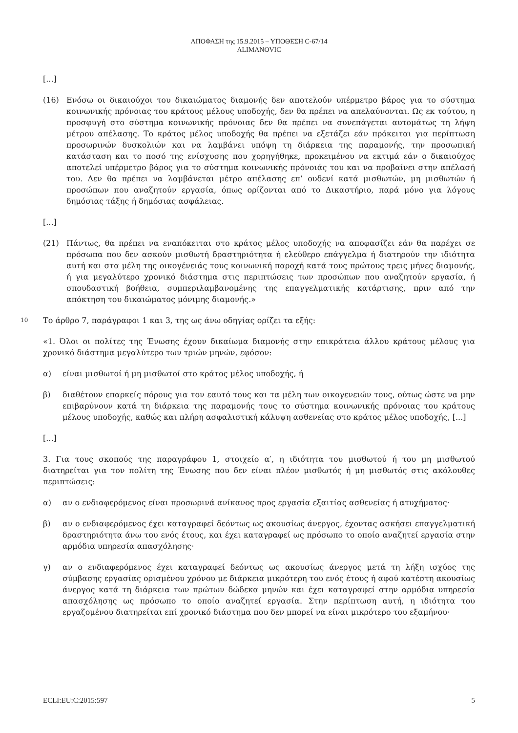ΑΠΟΦΑΣΗ της 15.9.2015 – ΥΠΟΘΕΣΗ C-67/14
ALIMANOVIC
[...]
(16) Ενόσω οι δικαιούχοι του δικαιώματος διαμονής δεν αποτελούν υπέρμετρο βάρος για το σύστημα κοινωνικής πρόνοιας του κράτους μέλους υποδοχής, δεν θα πρέπει να απελαύνονται. Ως εκ τούτου, η προσφυγή στο σύστημα κοινωνικής πρόνοιας δεν θα πρέπει να συνεπάγεται αυτομάτως τη λήψη μέτρου απέλασης. Το κράτος μέλος υποδοχής θα πρέπει να εξετάζει εάν πρόκειται για περίπτωση προσωρινών δυσκολιών και να λαμβάνει υπόψη τη διάρκεια της παραμονής, την προσωπική κατάσταση και το ποσό της ενίσχυσης που χορηγήθηκε, προκειμένου να εκτιμά εάν ο δικαιούχος αποτελεί υπέρμετρο βάρος για το σύστημα κοινωνικής πρόνοιάς του και να προβαίνει στην απέλασή του. Δεν θα πρέπει να λαμβάνεται μέτρο απέλασης επ’ ουδενί κατά μισθωτών, μη μισθωτών ή προσώπων που αναζητούν εργασία, όπως ορίζονται από το Δικαστήριο, παρά μόνο για λόγους δημόσιας τάξης ή δημόσιας ασφάλειας.
[...]
(21) Πάντως, θα πρέπει να εναπόκειται στο κράτος μέλος υποδοχής να αποφασίζει εάν θα παρέχει σε πρόσωπα που δεν ασκούν μισθωτή δραστηριότητα ή ελεύθερο επάγγελμα ή διατηρούν την ιδιότητα αυτή και στα μέλη της οικογένειάς τους κοινωνική παροχή κατά τους πρώτους τρεις μήνες διαμονής, ή για μεγαλύτερο χρονικό διάστημα στις περιπτώσεις των προσώπων που αναζητούν εργασία, ή σπουδαστική βοήθεια, συμπεριλαμβανομένης της επαγγελματικής κατάρτισης, πριν από την απόκτηση του δικαιώματος μόνιμης διαμονής.»
10
Το άρθρο 7, παράγραφοι 1 και 3, της ως άνω οδηγίας ορίζει τα εξής:
«1. Όλοι οι πολίτες της Ένωσης έχουν δικαίωμα διαμονής στην επικράτεια άλλου κράτους μέλους για χρονικό διάστημα μεγαλύτερο των τριών μηνών, εφόσον:
α) είναι μισθωτοί ή μη μισθωτοί στο κράτος μέλος υποδοχής, ή
β) διαθέτουν επαρκείς πόρους για τον εαυτό τους και τα μέλη των οικογενειών τους, ούτως ώστε να μην επιβαρύνουν κατά τη διάρκεια της παραμονής τους το σύστημα κοινωνικής πρόνοιας του κράτους μέλους υποδοχής, καθώς και πλήρη ασφαλιστική κάλυψη ασθενείας στο κράτος μέλος υποδοχής, [...]
[...]
3. Για τους σκοπούς της παραγράφου 1, στοιχείο α′, η ιδιότητα του μισθωτού ή του μη μισθωτού διατηρείται για τον πολίτη της Ένωσης που δεν είναι πλέον μισθωτός ή μη μισθωτός στις ακόλουθες περιπτώσεις:
α) αν ο ενδιαφερόμενος είναι προσωρινά ανίκανος προς εργασία εξαιτίας ασθενείας ή ατυχήματος·
β) αν ο ενδιαφερόμενος έχει καταγραφεί δεόντως ως ακουσίως άνεργος, έχοντας ασκήσει επαγγελματική δραστηριότητα άνω του ενός έτους, και έχει καταγραφεί ως πρόσωπο το οποίο αναζητεί εργασία στην αρμόδια υπηρεσία απασχόλησης·
γ) αν ο ενδιαφερόμενος έχει καταγραφεί δεόντως ως ακουσίως άνεργος μετά τη λήξη ισχύος της σύμβασης εργασίας ορισμένου χρόνου με διάρκεια μικρότερη του ενός έτους ή αφού κατέστη ακουσίως άνεργος κατά τη διάρκεια των πρώτων δώδεκα μηνών και έχει καταγραφεί στην αρμόδια υπηρεσία απασχόλησης ως πρόσωπο το οποίο αναζητεί εργασία. Στην περίπτωση αυτή, η ιδιότητα του εργαζομένου διατηρείται επί χρονικό διάστημα που δεν μπορεί να είναι μικρότερο του εξαμήνου·
ECLI:EU:C:2015:597 5